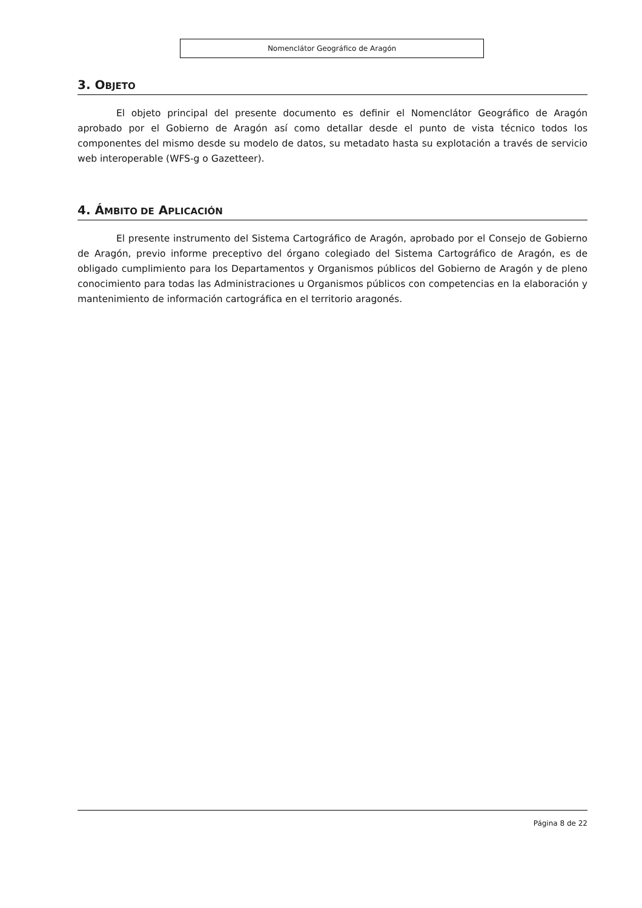Nomenclátor Geográfico de Aragón
3. OBJETO
El objeto principal del presente documento es definir el Nomenclátor Geográfico de Aragón aprobado por el Gobierno de Aragón así como detallar desde el punto de vista técnico todos los componentes del mismo desde su modelo de datos, su metadato hasta su explotación a través de servicio web interoperable (WFS-g o Gazetteer).
4. ÁMBITO DE APLICACIÓN
El presente instrumento del Sistema Cartográfico de Aragón, aprobado por el Consejo de Gobierno de Aragón, previo informe preceptivo del órgano colegiado del Sistema Cartográfico de Aragón, es de obligado cumplimiento para los Departamentos y Organismos públicos del Gobierno de Aragón y de pleno conocimiento para todas las Administraciones u Organismos públicos con competencias en la elaboración y mantenimiento de información cartográfica en el territorio aragonés.
Página 8 de 22